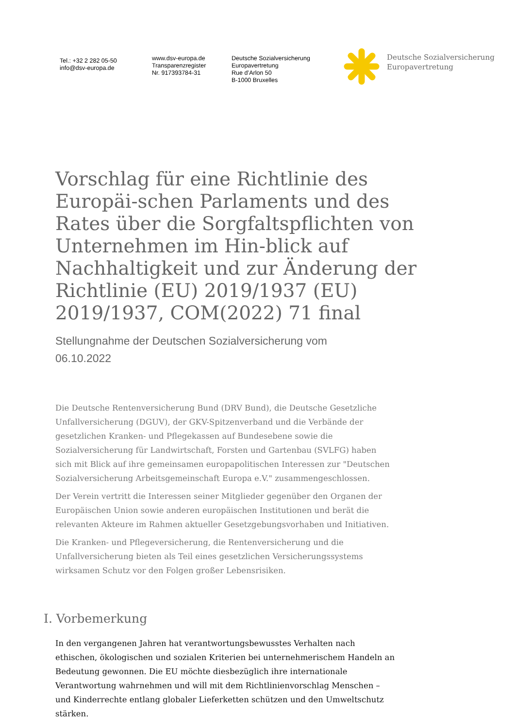Tel.: +32 2 282 05-50
info@dsv-europa.de
www.dsv-europa.de
Transparenzregister
Nr. 917393784-31
Deutsche Sozialversicherung
Europavertretung
Rue d’Arlon 50
B-1000 Bruxelles
Deutsche Sozialversicherung
Europavertretung
Vorschlag für eine Richtlinie des Europäi-schen Parlaments und des Rates über die Sorgfaltspflichten von Unternehmen im Hin-blick auf Nachhaltigkeit und zur Änderung der Richtlinie (EU) 2019/1937 (EU) 2019/1937, COM(2022) 71 final
Stellungnahme der Deutschen Sozialversicherung vom
06.10.2022
Die Deutsche Rentenversicherung Bund (DRV Bund), die Deutsche Gesetzliche Unfallversicherung (DGUV), der GKV-Spitzenverband und die Verbände der gesetzlichen Kranken- und Pflegekassen auf Bundesebene sowie die Sozialversicherung für Landwirtschaft, Forsten und Gartenbau (SVLFG) haben sich mit Blick auf ihre gemeinsamen europapolitischen Interessen zur "Deutschen Sozialversicherung Arbeitsgemeinschaft Europa e.V." zusammengeschlossen.
Der Verein vertritt die Interessen seiner Mitglieder gegenüber den Organen der Europäischen Union sowie anderen europäischen Institutionen und berät die relevanten Akteure im Rahmen aktueller Gesetzgebungsvorhaben und Initiativen.
Die Kranken- und Pflegeversicherung, die Rentenversicherung und die Unfallversicherung bieten als Teil eines gesetzlichen Versicherungssystems wirksamen Schutz vor den Folgen großer Lebensrisiken.
I. Vorbemerkung
In den vergangenen Jahren hat verantwortungsbewusstes Verhalten nach ethischen, ökologischen und sozialen Kriterien bei unternehmerischem Handeln an Bedeutung gewonnen. Die EU möchte diesbezüglich ihre internationale Verantwortung wahrnehmen und will mit dem Richtlinienvorschlag Menschen – und Kinderrechte entlang globaler Lieferketten schützen und den Umweltschutz stärken.